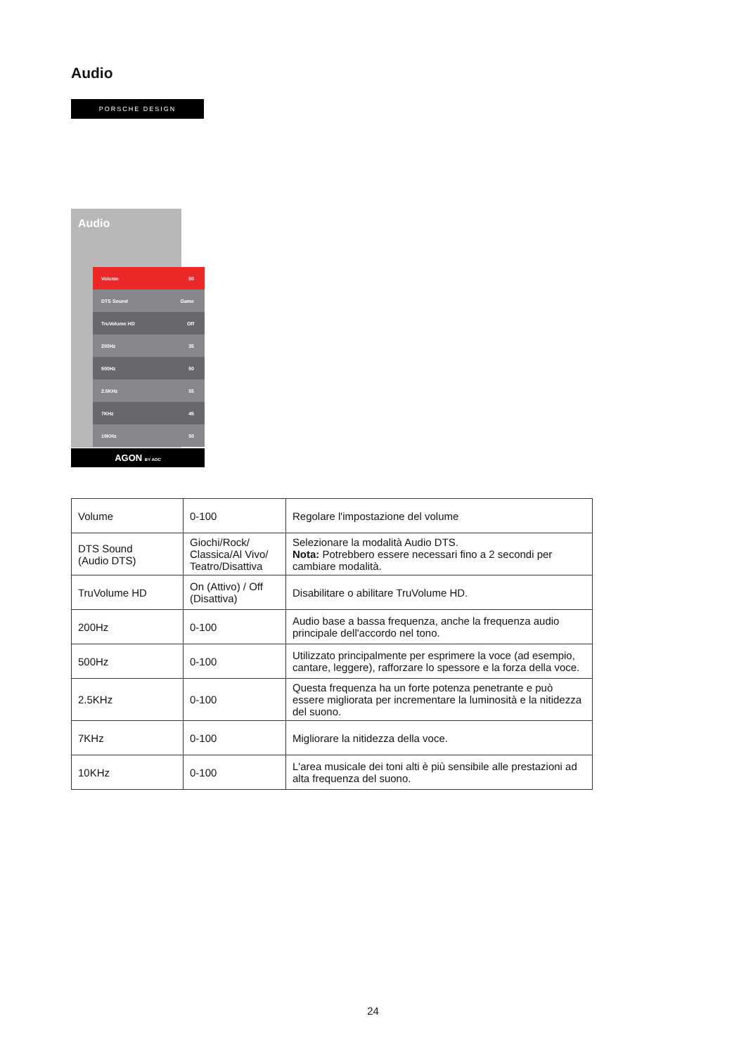Audio
PORSCHE DESIGN
Audio
Volume 50
DTS Sound Game
TruVolume HD Off
200Hz 35
500Hz 50
2.5KHz 55
7KHz 45
10KHz 50
AGON BY AOC
| Volume | 0-100 | Regolare l'impostazione del volume |
| DTS Sound (Audio DTS) | Giochi/Rock/ Classica/Al Vivo/ Teatro/Disattiva | Selezionare la modalità Audio DTS. Nota: Potrebbero essere necessari fino a 2 secondi per cambiare modalità. |
| TruVolume HD | On (Attivo) / Off (Disattiva) | Disabilitare o abilitare TruVolume HD. |
| 200Hz | 0-100 | Audio base a bassa frequenza, anche la frequenza audio principale dell'accordo nel tono. |
| 500Hz | 0-100 | Utilizzato principalmente per esprimere la voce (ad esempio, cantare, leggere), rafforzare lo spessore e la forza della voce. |
| 2.5KHz | 0-100 | Questa frequenza ha un forte potenza penetrante e può essere migliorata per incrementare la luminosità e la nitidezza del suono. |
| 7KHz | 0-100 | Migliorare la nitidezza della voce. |
| 10KHz | 0-100 | L'area musicale dei toni alti è più sensibile alle prestazioni ad alta frequenza del suono. |
24